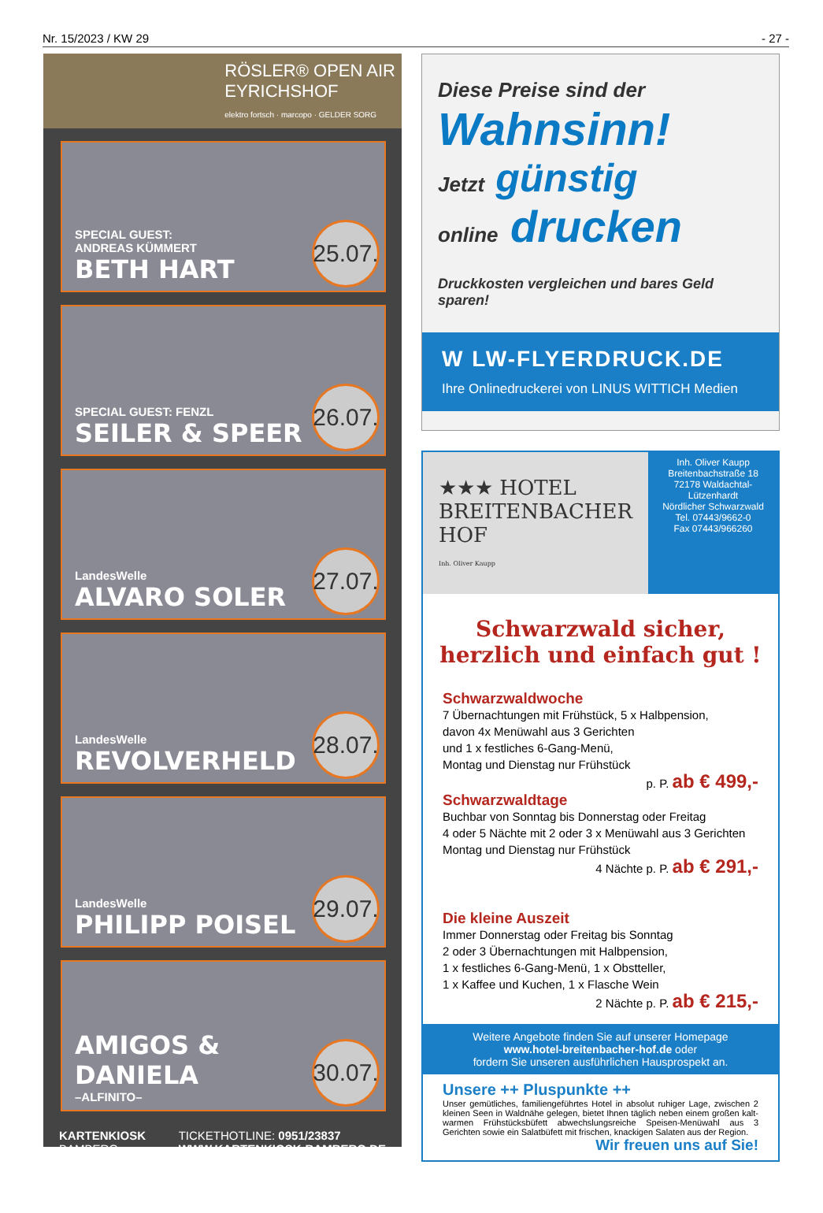Nr. 15/2023 / KW 29 - 27 -
RÖSLER® OPEN AIR
EYRICHSHOF
elektro fortsch · marcopo · GELDER SORG
SPECIAL GUEST:
ANDREAS KÜMMERT
BETH HART
25.07.
SPECIAL GUEST: FENZL
SEILER & SPEER
26.07.
LandesWelle
ALVARO SOLER
27.07.
LandesWelle
REVOLVERHELD
28.07.
LandesWelle
PHILIPP POISEL
29.07.
AMIGOS &
DANIELA
–ALFINITO–
30.07.
KARTENKIOSK
BAMBERG
TICKETHOTLINE: 0951/23837
WWW.KARTENKIOSK-BAMBERG.DE
Diese Preise sind der
Wahnsinn!
Jetzt günstig
online drucken
Druckkosten vergleichen und bares Geld sparen!
W LW-FLYERDRUCK.DE
Ihre Onlinedruckerei von LINUS WITTICH Medien
★★★ HOTEL
BREITENBACHER HOF
Inh. Oliver Kaupp
Inh. Oliver Kaupp
Breitenbachstraße 18
72178 Waldachtal-Lützenhardt
Nördlicher Schwarzwald
Tel. 07443/9662-0
Fax 07443/966260
Schwarzwald sicher,
herzlich und einfach gut !
Schwarzwaldwoche
7 Übernachtungen mit Frühstück, 5 x Halbpension,
davon 4x Menüwahl aus 3 Gerichten
und 1 x festliches 6-Gang-Menü,
Montag und Dienstag nur Frühstück
p. P. ab € 499,-
Schwarzwaldtage
Buchbar von Sonntag bis Donnerstag oder Freitag
4 oder 5 Nächte mit 2 oder 3 x Menüwahl aus 3 Gerichten
Montag und Dienstag nur Frühstück
4 Nächte p. P. ab € 291,-
Die kleine Auszeit
Immer Donnerstag oder Freitag bis Sonntag
2 oder 3 Übernachtungen mit Halbpension,
1 x festliches 6-Gang-Menü, 1 x Obstteller,
1 x Kaffee und Kuchen, 1 x Flasche Wein
2 Nächte p. P. ab € 215,-
Weitere Angebote finden Sie auf unserer Homepage
www.hotel-breitenbacher-hof.de oder
fordern Sie unseren ausführlichen Hausprospekt an.
Unsere ++ Pluspunkte ++
Unser gemütliches, familiengeführtes Hotel in absolut ruhiger Lage, zwischen 2 kleinen Seen in Waldnähe gelegen, bietet Ihnen täglich neben einem großen kalt-warmen Frühstücksbüfett abwechslungsreiche Speisen-Menüwahl aus 3 Gerichten sowie ein Salatbüfett mit frischen, knackigen Salaten aus der Region.
Wir freuen uns auf Sie!